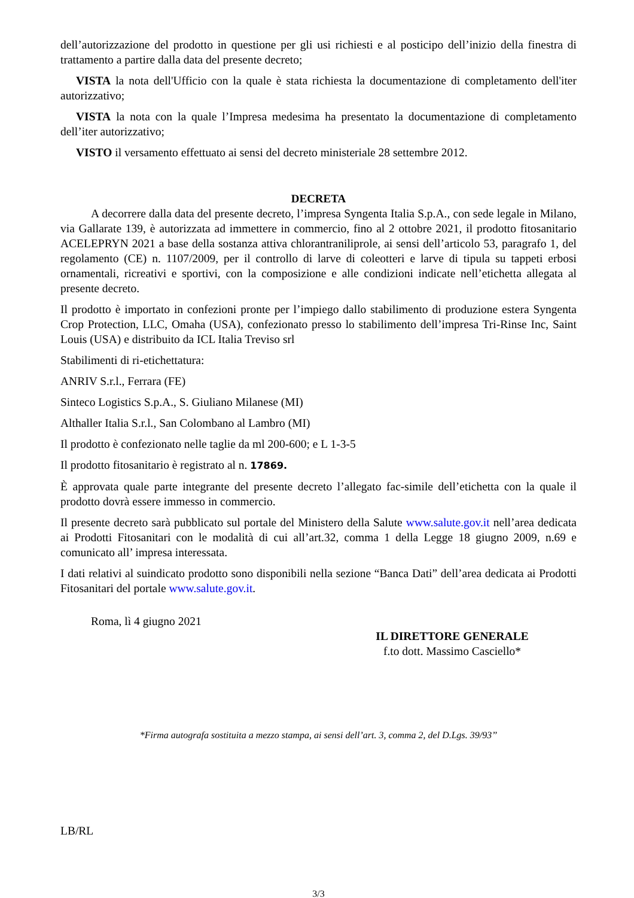dell’autorizzazione del prodotto in questione per gli usi richiesti e al posticipo dell’inizio della finestra di trattamento a partire dalla data del presente decreto;
VISTA la nota dell'Ufficio con la quale è stata richiesta la documentazione di completamento dell'iter autorizzativo;
VISTA la nota con la quale l’Impresa medesima ha presentato la documentazione di completamento dell’iter autorizzativo;
VISTO il versamento effettuato ai sensi del decreto ministeriale 28 settembre 2012.
DECRETA
A decorrere dalla data del presente decreto, l’impresa Syngenta Italia S.p.A., con sede legale in Milano, via Gallarate 139, è autorizzata ad immettere in commercio, fino al 2 ottobre 2021, il prodotto fitosanitario ACELEPRYN 2021 a base della sostanza attiva chlorantraniliprole, ai sensi dell’articolo 53, paragrafo 1, del regolamento (CE) n. 1107/2009, per il controllo di larve di coleotteri e larve di tipula su tappeti erbosi ornamentali, ricreativi e sportivi, con la composizione e alle condizioni indicate nell’etichetta allegata al presente decreto.
Il prodotto è importato in confezioni pronte per l’impiego dallo stabilimento di produzione estera Syngenta Crop Protection, LLC, Omaha (USA), confezionato presso lo stabilimento dell’impresa Tri-Rinse Inc, Saint Louis (USA) e distribuito da ICL Italia Treviso srl
Stabilimenti di ri-etichettatura:
ANRIV S.r.l., Ferrara (FE)
Sinteco Logistics S.p.A., S. Giuliano Milanese (MI)
Althaller Italia S.r.l., San Colombano al Lambro (MI)
Il prodotto è confezionato nelle taglie da ml 200-600; e L 1-3-5
Il prodotto fitosanitario è registrato al n. 17869.
È approvata quale parte integrante del presente decreto l’allegato fac-simile dell’etichetta con la quale il prodotto dovrà essere immesso in commercio.
Il presente decreto sarà pubblicato sul portale del Ministero della Salute www.salute.gov.it nell’area dedicata ai Prodotti Fitosanitari con le modalità di cui all’art.32, comma 1 della Legge 18 giugno 2009, n.69 e comunicato all’ impresa interessata.
I dati relativi al suindicato prodotto sono disponibili nella sezione “Banca Dati” dell’area dedicata ai Prodotti Fitosanitari del portale www.salute.gov.it.
Roma, lì 4 giugno 2021
IL DIRETTORE GENERALE
f.to dott. Massimo Casciello*
*Firma autografa sostituita a mezzo stampa, ai sensi dell’art. 3, comma 2, del D.Lgs. 39/93’’
LB/RL
3/3